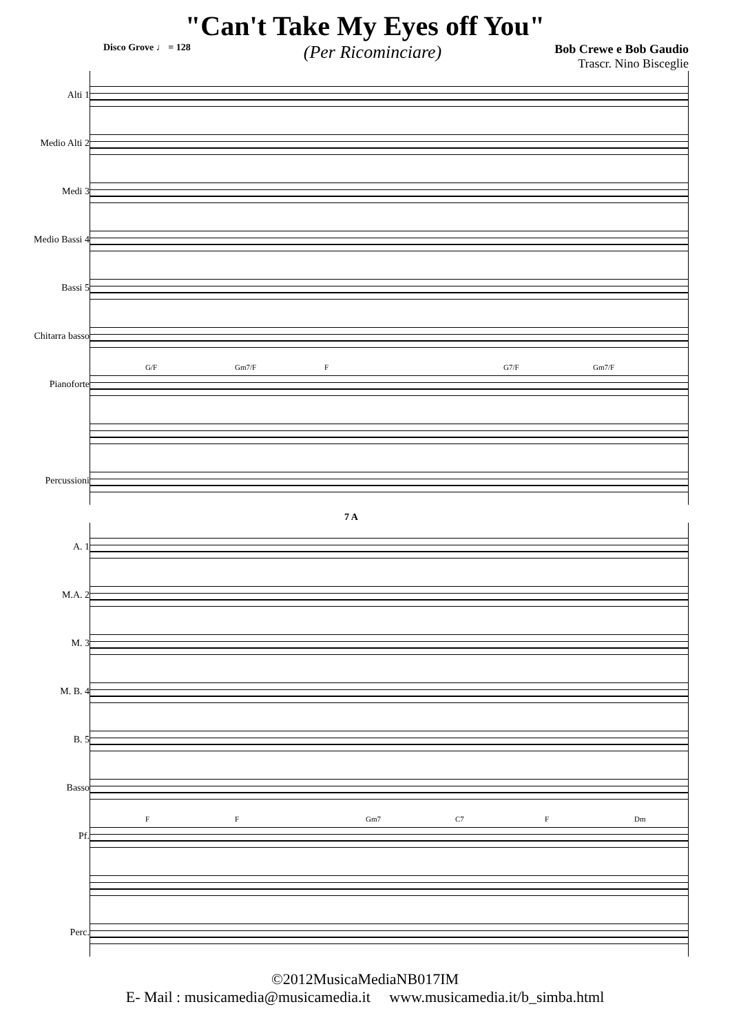"Can't Take My Eyes off You"
Disco Grove ♩ = 128
(Per Ricominciare)
Bob Crewe e Bob Gaudio
Trascr. Nino Bisceglie
Alti 1
Medio Alti 2
Medi 3
Medio Bassi 4
Bassi 5
Chitarra basso
Pianoforte
Percussioni
G/F Gm7/F F G7/F Gm7/F
7 A
A. 1
M.A. 2
M. 3
M. B. 4
B. 5
Basso
Pf.
Perc.
F F Gm7 C7 F Dm
©2012MusicaMediaNB017IM
E- Mail : musicamedia@musicamedia.it www.musicamedia.it/b_simba.html